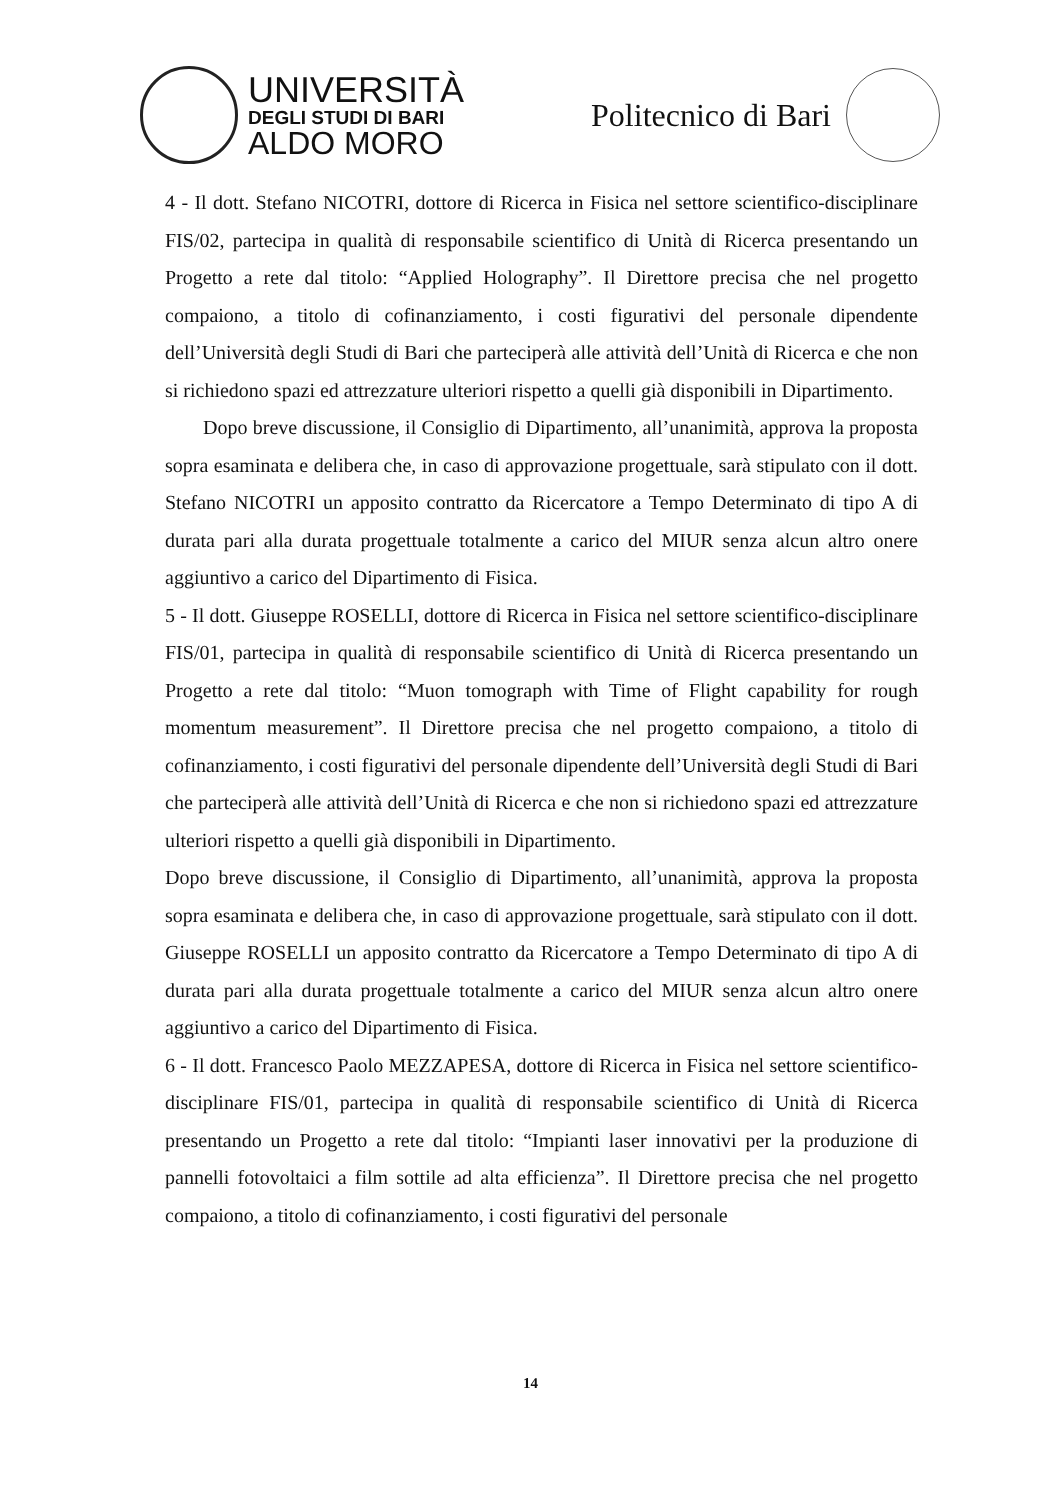UNIVERSITÀ
DEGLI STUDI DI BARI
ALDO MORO
Politecnico di Bari
4 - Il dott. Stefano NICOTRI, dottore di Ricerca in Fisica nel settore scientifico-disciplinare FIS/02, partecipa in qualità di responsabile scientifico di Unità di Ricerca presentando un Progetto a rete dal titolo: “Applied Holography”. Il Direttore precisa che nel progetto compaiono, a titolo di cofinanziamento, i costi figurativi del personale dipendente dell’Università degli Studi di Bari che parteciperà alle attività dell’Unità di Ricerca e che non si richiedono spazi ed attrezzature ulteriori rispetto a quelli già disponibili in Dipartimento.
Dopo breve discussione, il Consiglio di Dipartimento, all’unanimità, approva la proposta sopra esaminata e delibera che, in caso di approvazione progettuale, sarà stipulato con il dott. Stefano NICOTRI un apposito contratto da Ricercatore a Tempo Determinato di tipo A di durata pari alla durata progettuale totalmente a carico del MIUR senza alcun altro onere aggiuntivo a carico del Dipartimento di Fisica.
5 - Il dott. Giuseppe ROSELLI, dottore di Ricerca in Fisica nel settore scientifico-disciplinare FIS/01, partecipa in qualità di responsabile scientifico di Unità di Ricerca presentando un Progetto a rete dal titolo: “Muon tomograph with Time of Flight capability for rough momentum measurement”. Il Direttore precisa che nel progetto compaiono, a titolo di cofinanziamento, i costi figurativi del personale dipendente dell’Università degli Studi di Bari che parteciperà alle attività dell’Unità di Ricerca e che non si richiedono spazi ed attrezzature ulteriori rispetto a quelli già disponibili in Dipartimento.
Dopo breve discussione, il Consiglio di Dipartimento, all’unanimità, approva la proposta sopra esaminata e delibera che, in caso di approvazione progettuale, sarà stipulato con il dott. Giuseppe ROSELLI un apposito contratto da Ricercatore a Tempo Determinato di tipo A di durata pari alla durata progettuale totalmente a carico del MIUR senza alcun altro onere aggiuntivo a carico del Dipartimento di Fisica.
6 - Il dott. Francesco Paolo MEZZAPESA, dottore di Ricerca in Fisica nel settore scientifico-disciplinare FIS/01, partecipa in qualità di responsabile scientifico di Unità di Ricerca presentando un Progetto a rete dal titolo: “Impianti laser innovativi per la produzione di pannelli fotovoltaici a film sottile ad alta efficienza”. Il Direttore precisa che nel progetto compaiono, a titolo di cofinanziamento, i costi figurativi del personale
14